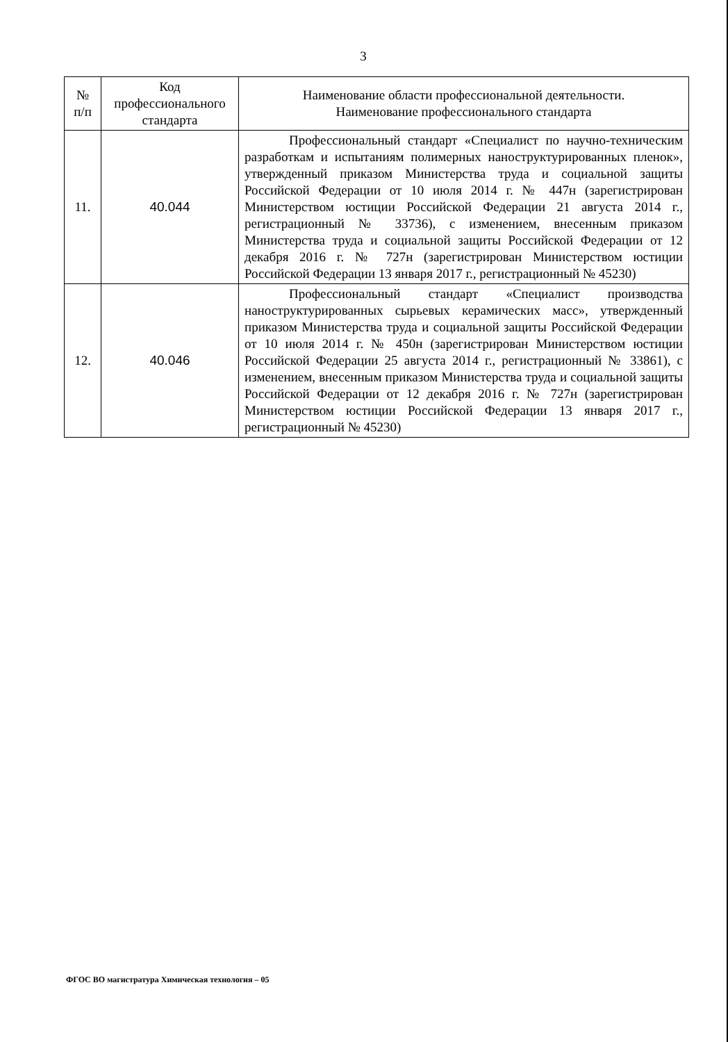3
| № п/п | Код профессионального стандарта | Наименование области профессиональной деятельности. Наименование профессионального стандарта |
| --- | --- | --- |
| 11. | 40.044 | Профессиональный стандарт «Специалист по научно-техническим разработкам и испытаниям полимерных наноструктурированных пленок», утвержденный приказом Министерства труда и социальной защиты Российской Федерации от 10 июля 2014 г. № 447н (зарегистрирован Министерством юстиции Российской Федерации 21 августа 2014 г., регистрационный № 33736), с изменением, внесенным приказом Министерства труда и социальной защиты Российской Федерации от 12 декабря 2016 г. № 727н (зарегистрирован Министерством юстиции Российской Федерации 13 января 2017 г., регистрационный № 45230) |
| 12. | 40.046 | Профессиональный стандарт «Специалист производства наноструктурированных сырьевых керамических масс», утвержденный приказом Министерства труда и социальной защиты Российской Федерации от 10 июля 2014 г. № 450н (зарегистрирован Министерством юстиции Российской Федерации 25 августа 2014 г., регистрационный № 33861), с изменением, внесенным приказом Министерства труда и социальной защиты Российской Федерации от 12 декабря 2016 г. № 727н (зарегистрирован Министерством юстиции Российской Федерации 13 января 2017 г., регистрационный № 45230) |
ФГОС ВО магистратура Химическая технология – 05